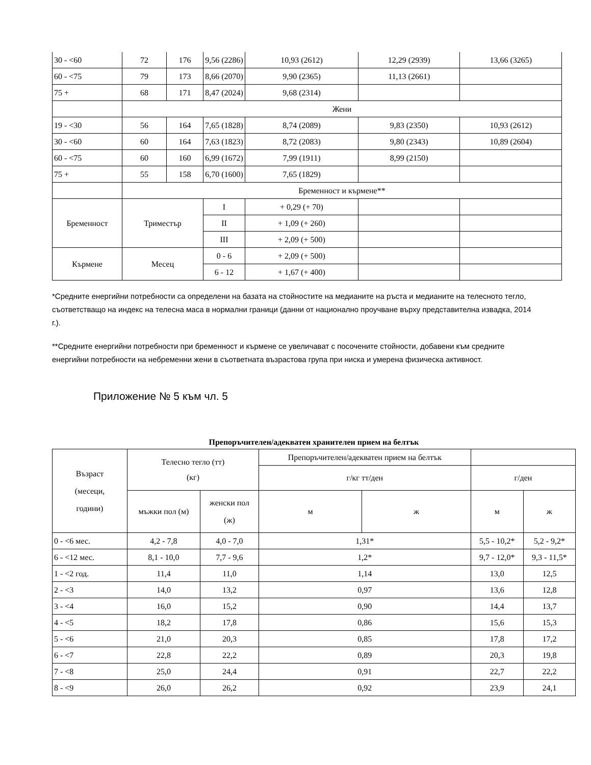| 30 - <60 | 72 | 176 | 9,56 (2286) | | 10,93 (2612) | 12,29 (2939) | 13,66 (3265) |
| 60 - <75 | 79 | 173 | 8,66 (2070) | | 9,90 (2365) | 11,13 (2661) | |
| 75 + | 68 | 171 | 8,47 (2024) | | 9,68 (2314) | | |
| | Жени | | | | | | |
| 19 - <30 | 56 | 164 | 7,65 (1828) | | 8,74 (2089) | 9,83 (2350) | 10,93 (2612) |
| 30 - <60 | 60 | 164 | 7,63 (1823) | | 8,72 (2083) | 9,80 (2343) | 10,89 (2604) |
| 60 - <75 | 60 | 160 | 6,99 (1672) | | 7,99 (1911) | 8,99 (2150) | |
| 75 + | 55 | 158 | 6,70 (1600) | | 7,65 (1829) | | |
| | Бременност и кърмене** | | | | | | |
| Бременност | Триместър | | I | + 0,29 (+ 70) | | | |
| | | | II | + 1,09 (+ 260) | | | |
| | | | III | + 2,09 (+ 500) | | | |
| Кърмене | Месец | | 0 - 6 | + 2,09 (+ 500) | | | |
| | | | 6 - 12 | + 1,67 (+ 400) | | | |
*Средните енергийни потребности са определени на базата на стойностите на медианите на ръста и медианите на телесното тегло, съответстващо на индекс на телесна маса в нормални граници (данни от национално проучване върху представителна извадка, 2014 г.).
**Средните енергийни потребности при бременност и кърмене се увеличават с посочените стойности, добавени към средните енергийни потребности на небременни жени в съответната възрастова група при ниска и умерена физическа активност.
Приложение № 5 към чл. 5
Препоръчителен/адекватен хранителен прием на белтък
| Възраст (месеци, години) | Телесно тегло (тт) (кг) | | Препоръчителен/адекватен прием на белтък | | | |
| | | | г/кг тт/ден | | г/ден | |
| | мъжки пол (м) | женски пол (ж) | м | ж | м | ж |
| 0 - <6 мес. | 4,2 - 7,8 | 4,0 - 7,0 | 1,31* | | 5,5 - 10,2* | 5,2 - 9,2* |
| 6 - <12 мес. | 8,1 - 10,0 | 7,7 - 9,6 | 1,2* | | 9,7 - 12,0* | 9,3 - 11,5* |
| 1 - <2 год. | 11,4 | 11,0 | 1,14 | | 13,0 | 12,5 |
| 2 - <3 | 14,0 | 13,2 | 0,97 | | 13,6 | 12,8 |
| 3 - <4 | 16,0 | 15,2 | 0,90 | | 14,4 | 13,7 |
| 4 - <5 | 18,2 | 17,8 | 0,86 | | 15,6 | 15,3 |
| 5 - <6 | 21,0 | 20,3 | 0,85 | | 17,8 | 17,2 |
| 6 - <7 | 22,8 | 22,2 | 0,89 | | 20,3 | 19,8 |
| 7 - <8 | 25,0 | 24,4 | 0,91 | | 22,7 | 22,2 |
| 8 - <9 | 26,0 | 26,2 | 0,92 | | 23,9 | 24,1 |